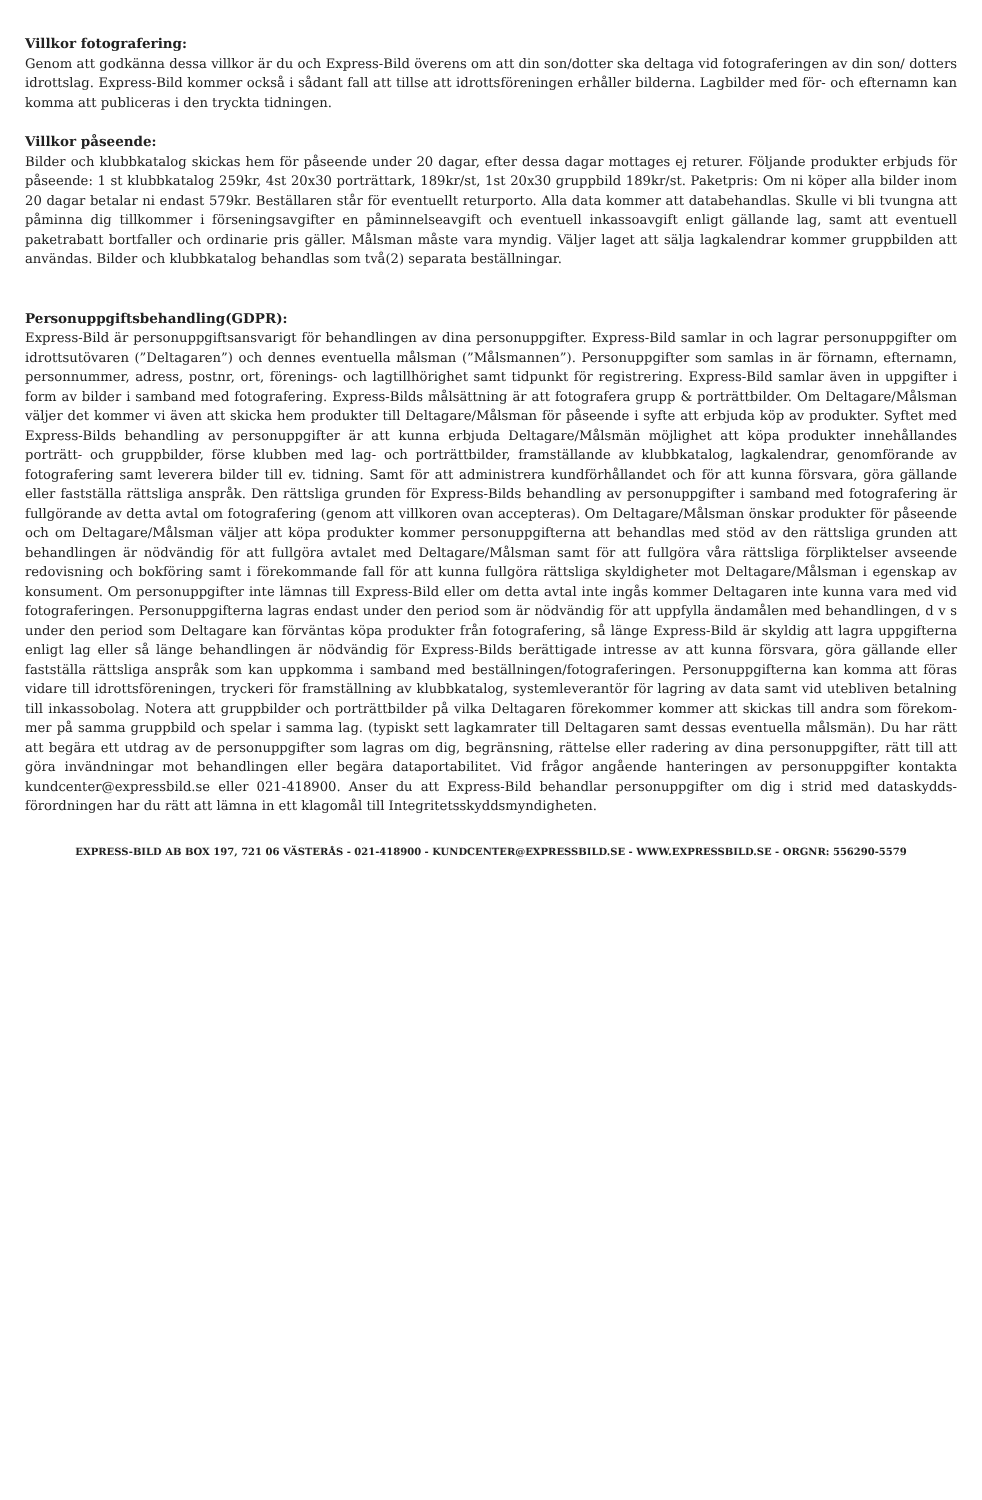Villkor fotografering:
Genom att godkänna dessa villkor är du och Express-Bild överens om att din son/dotter ska deltaga vid fotograferingen av din son/ dotters idrottslag. Express-Bild kommer också i sådant fall att tillse att idrottsföreningen erhåller bilderna. Lagbilder med för- och efternamn kan komma att publiceras i den tryckta tidningen.
Villkor påseende:
Bilder och klubbkatalog skickas hem för påseende under 20 dagar, efter dessa dagar mottages ej returer. Följande produkter erbjuds för påseende: 1 st klubbkatalog 259kr, 4st 20x30 porträttark, 189kr/st, 1st 20x30 gruppbild 189kr/st. Paketpris: Om ni köper alla bilder inom 20 dagar betalar ni endast 579kr. Beställaren står för eventuellt returporto. Alla data kommer att databehandlas. Skulle vi bli tvungna att påminna dig tillkommer i förseningsavgifter en påminnelseavgift och eventuell inkassoavgift enligt gällande lag, samt att eventuell paketrabatt bortfaller och ordinarie pris gäller. Målsman måste vara myndig. Väljer laget att sälja lagkalendrar kommer gruppbilden att användas. Bilder och klubbkatalog behandlas som två(2) separata beställningar.
Personuppgiftsbehandling(GDPR):
Express-Bild är personuppgiftsansvarigt för behandlingen av dina personuppgifter. Express-Bild samlar in och lagrar personuppgifter om idrottsutövaren (”Deltagaren”) och dennes eventuella målsman (”Målsmannen”). Personuppgifter som samlas in är förnamn, efternamn, personnummer, adress, postnr, ort, förenings- och lagtillhörighet samt tidpunkt för registrering. Express-Bild samlar även in uppgifter i form av bilder i samband med fotografering. Express-Bilds målsättning är att fotografera grupp & porträttbilder. Om Deltagare/Målsman väljer det kommer vi även att skicka hem produkter till Deltagare/Målsman för påseende i syfte att erbjuda köp av produkter. Syftet med Express-Bilds behandling av personuppgifter är att kunna erbjuda Deltagare/Målsmän möjlighet att köpa produkter innehållandes porträtt- och gruppbilder, förse klubben med lag- och porträttbilder, framställande av klubbkatalog, lagkalendrar, genomförande av fotografering samt leverera bilder till ev. tidning. Samt för att administrera kundförhållandet och för att kunna försvara, göra gällande eller fastställa rättsliga anspråk. Den rättsliga grunden för Express-Bilds behandling av personuppgifter i samband med fotografering är fullgörande av detta avtal om fotografering (genom att villkoren ovan accepteras). Om Deltagare/Målsman önskar produkter för påseende och om Deltagare/Målsman väljer att köpa produkter kommer personuppgifterna att behandlas med stöd av den rättsliga grunden att behandlingen är nödvändig för att fullgöra avtalet med Deltagare/Målsman samt för att fullgöra våra rättsliga förpliktelser avseende redovisning och bokföring samt i förekommande fall för att kunna fullgöra rättsliga skyldigheter mot Deltagare/Målsman i egenskap av konsument. Om personuppgifter inte lämnas till Express-Bild eller om detta avtal inte ingås kommer Deltagaren inte kunna vara med vid fotograferingen. Personuppgifterna lagras endast under den period som är nödvändig för att uppfylla ändamålen med behandlingen, d v s under den period som Deltagare kan förväntas köpa produkter från fotografering, så länge Express-Bild är skyldig att lagra uppgifterna enligt lag eller så länge behandlingen är nödvändig för Express-Bilds berättigade intresse av att kunna försvara, göra gällande eller fastställa rättsliga anspråk som kan uppkomma i samband med beställningen/fotograferingen. Personuppgifterna kan komma att föras vidare till idrottsföreningen, tryckeri för framställning av klubbkatalog, systemleverantör för lagring av data samt vid utebliven betalning till inkassobolag. Notera att gruppbilder och porträttbilder på vilka Deltagaren förekommer kommer att skickas till andra som förekom-mer på samma gruppbild och spelar i samma lag. (typiskt sett lagkamrater till Deltagaren samt dessas eventuella målsmän). Du har rätt att begära ett utdrag av de personuppgifter som lagras om dig, begränsning, rättelse eller radering av dina personuppgifter, rätt till att göra invändningar mot behandlingen eller begära dataportabilitet. Vid frågor angående hanteringen av personuppgifter kontakta kundcenter@expressbild.se eller 021-418900. Anser du att Express-Bild behandlar personuppgifter om dig i strid med dataskydds-förordningen har du rätt att lämna in ett klagomål till Integritetsskyddsmyndigheten.
EXPRESS-BILD AB BOX 197, 721 06 VÄSTERÅS - 021-418900 - KUNDCENTER@EXPRESSBILD.SE - WWW.EXPRESSBILD.SE - ORGNR: 556290-5579